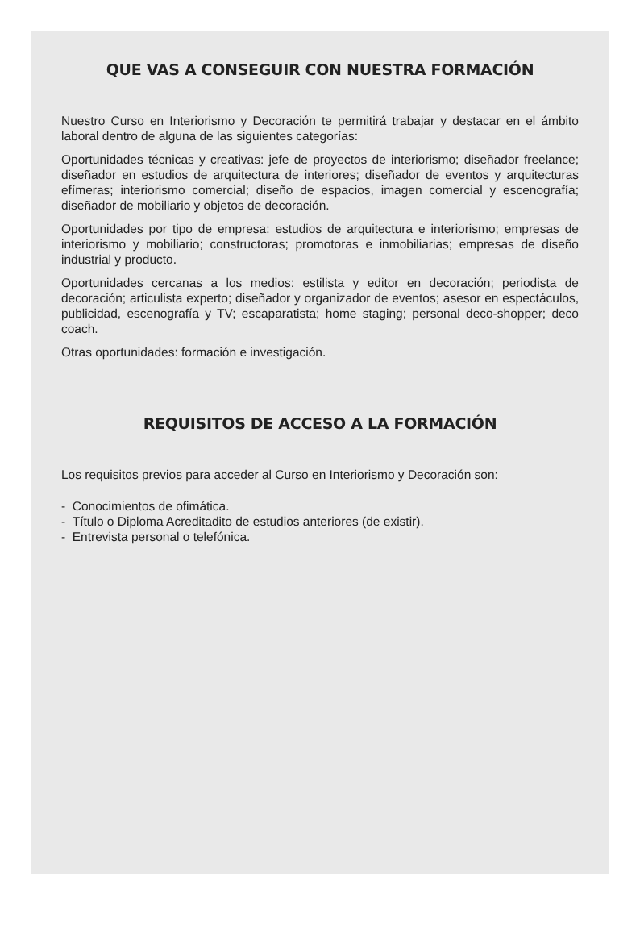QUE VAS A CONSEGUIR CON NUESTRA FORMACIÓN
Nuestro Curso en Interiorismo y Decoración te permitirá trabajar y destacar en el ámbito laboral dentro de alguna de las siguientes categorías:
Oportunidades técnicas y creativas: jefe de proyectos de interiorismo; diseñador freelance; diseñador en estudios de arquitectura de interiores; diseñador de eventos y arquitecturas efímeras; interiorismo comercial; diseño de espacios, imagen comercial y escenografía; diseñador de mobiliario y objetos de decoración.
Oportunidades por tipo de empresa: estudios de arquitectura e interiorismo; empresas de interiorismo y mobiliario; constructoras; promotoras e inmobiliarias; empresas de diseño industrial y producto.
Oportunidades cercanas a los medios: estilista y editor en decoración; periodista de decoración; articulista experto; diseñador y organizador de eventos; asesor en espectáculos, publicidad, escenografía y TV; escaparatista; home staging; personal deco-shopper; deco coach.
Otras oportunidades: formación e investigación.
REQUISITOS DE ACCESO A LA FORMACIÓN
Los requisitos previos para acceder al Curso en Interiorismo y Decoración son:
- Conocimientos de ofimática.
- Título o Diploma Acreditadito de estudios anteriores (de existir).
- Entrevista personal o telefónica.